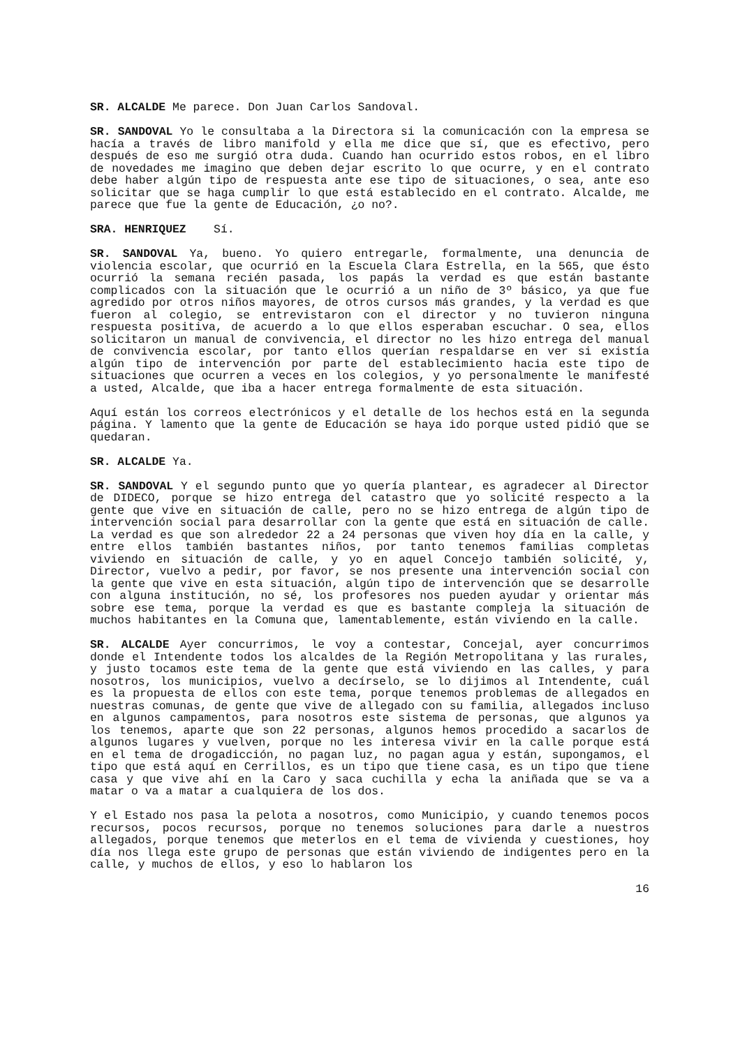SR. ALCALDE Me parece. Don Juan Carlos Sandoval.
SR. SANDOVAL Yo le consultaba a la Directora si la comunicación con la empresa se hacía a través de libro manifold y ella me dice que sí, que es efectivo, pero después de eso me surgió otra duda. Cuando han ocurrido estos robos, en el libro de novedades me imagino que deben dejar escrito lo que ocurre, y en el contrato debe haber algún tipo de respuesta ante ese tipo de situaciones, o sea, ante eso solicitar que se haga cumplir lo que está establecido en el contrato. Alcalde, me parece que fue la gente de Educación, ¿o no?.
SRA. HENRIQUEZ Sí.
SR. SANDOVAL Ya, bueno. Yo quiero entregarle, formalmente, una denuncia de violencia escolar, que ocurrió en la Escuela Clara Estrella, en la 565, que ésto ocurrió la semana recién pasada, los papás la verdad es que están bastante complicados con la situación que le ocurrió a un niño de 3º básico, ya que fue agredido por otros niños mayores, de otros cursos más grandes, y la verdad es que fueron al colegio, se entrevistaron con el director y no tuvieron ninguna respuesta positiva, de acuerdo a lo que ellos esperaban escuchar. O sea, ellos solicitaron un manual de convivencia, el director no les hizo entrega del manual de convivencia escolar, por tanto ellos querían respaldarse en ver si existía algún tipo de intervención por parte del establecimiento hacia este tipo de situaciones que ocurren a veces en los colegios, y yo personalmente le manifesté a usted, Alcalde, que iba a hacer entrega formalmente de esta situación.
Aquí están los correos electrónicos y el detalle de los hechos está en la segunda página. Y lamento que la gente de Educación se haya ido porque usted pidió que se quedaran.
SR. ALCALDE Ya.
SR. SANDOVAL Y el segundo punto que yo quería plantear, es agradecer al Director de DIDECO, porque se hizo entrega del catastro que yo solicité respecto a la gente que vive en situación de calle, pero no se hizo entrega de algún tipo de intervención social para desarrollar con la gente que está en situación de calle. La verdad es que son alrededor 22 a 24 personas que viven hoy día en la calle, y entre ellos también bastantes niños, por tanto tenemos familias completas viviendo en situación de calle, y yo en aquel Concejo también solicité, y, Director, vuelvo a pedir, por favor, se nos presente una intervención social con la gente que vive en esta situación, algún tipo de intervención que se desarrolle con alguna institución, no sé, los profesores nos pueden ayudar y orientar más sobre ese tema, porque la verdad es que es bastante compleja la situación de muchos habitantes en la Comuna que, lamentablemente, están viviendo en la calle.
SR. ALCALDE Ayer concurrimos, le voy a contestar, Concejal, ayer concurrimos donde el Intendente todos los alcaldes de la Región Metropolitana y las rurales, y justo tocamos este tema de la gente que está viviendo en las calles, y para nosotros, los municipios, vuelvo a decírselo, se lo dijimos al Intendente, cuál es la propuesta de ellos con este tema, porque tenemos problemas de allegados en nuestras comunas, de gente que vive de allegado con su familia, allegados incluso en algunos campamentos, para nosotros este sistema de personas, que algunos ya los tenemos, aparte que son 22 personas, algunos hemos procedido a sacarlos de algunos lugares y vuelven, porque no les interesa vivir en la calle porque está en el tema de drogadicción, no pagan luz, no pagan agua y están, supongamos, el tipo que está aquí en Cerrillos, es un tipo que tiene casa, es un tipo que tiene casa y que vive ahí en la Caro y saca cuchilla y echa la aniñada que se va a matar o va a matar a cualquiera de los dos.
Y el Estado nos pasa la pelota a nosotros, como Municipio, y cuando tenemos pocos recursos, pocos recursos, porque no tenemos soluciones para darle a nuestros allegados, porque tenemos que meterlos en el tema de vivienda y cuestiones, hoy día nos llega este grupo de personas que están viviendo de indigentes pero en la calle, y muchos de ellos, y eso lo hablaron los
16